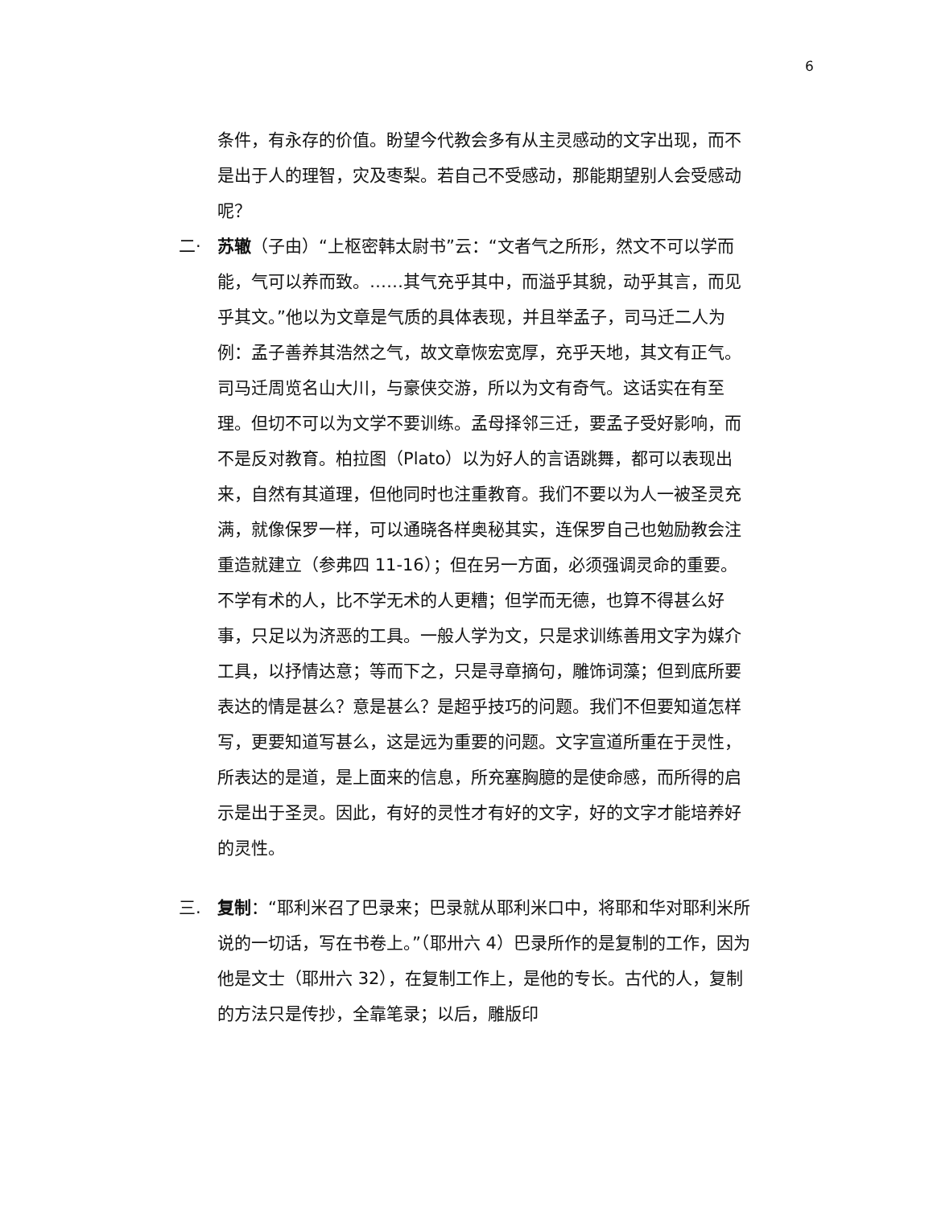6
条件，有永存的价值。盼望今代教会多有从主灵感动的文字出现，而不是出于人的理智，灾及枣梨。若自己不受感动，那能期望别人会受感动呢？
二· 苏辙（子由）“上枢密韩太尉书”云：“文者气之所形，然文不可以学而能，气可以养而致。……其气充乎其中，而溢乎其貌，动乎其言，而见乎其文。”他以为文章是气质的具体表现，并且举孟子，司马迁二人为例：孟子善养其浩然之气，故文章恢宏宽厚，充乎天地，其文有正气。司马迁周览名山大川，与豪侠交游，所以为文有奇气。这话实在有至理。但切不可以为文学不要训练。孟母择邻三迁，要孟子受好影响，而不是反对教育。柏拉图（Plato）以为好人的言语跳舞，都可以表现出来，自然有其道理，但他同时也注重教育。我们不要以为人一被圣灵充满，就像保罗一样，可以通晓各样奥秘其实，连保罗自己也勉励教会注重造就建立（参弗四 11-16）；但在另一方面，必须强调灵命的重要。不学有术的人，比不学无术的人更糟；但学而无德，也算不得甚么好事，只足以为济恶的工具。一般人学为文，只是求训练善用文字为媒介工具，以抒情达意；等而下之，只是寻章摘句，雕饰词藻；但到底所要表达的情是甚么？意是甚么？是超乎技巧的问题。我们不但要知道怎样写，更要知道写甚么，这是远为重要的问题。文字宣道所重在于灵性，所表达的是道，是上面来的信息，所充塞胸臆的是使命感，而所得的启示是出于圣灵。因此，有好的灵性才有好的文字，好的文字才能培养好的灵性。
三. 复制：“耶利米召了巴录来；巴录就从耶利米口中，将耶和华对耶利米所说的一切话，写在书卷上。”（耶卅六 4）巴录所作的是复制的工作，因为他是文士（耶卅六 32），在复制工作上，是他的专长。古代的人，复制的方法只是传抄，全靠笔录；以后，雕版印